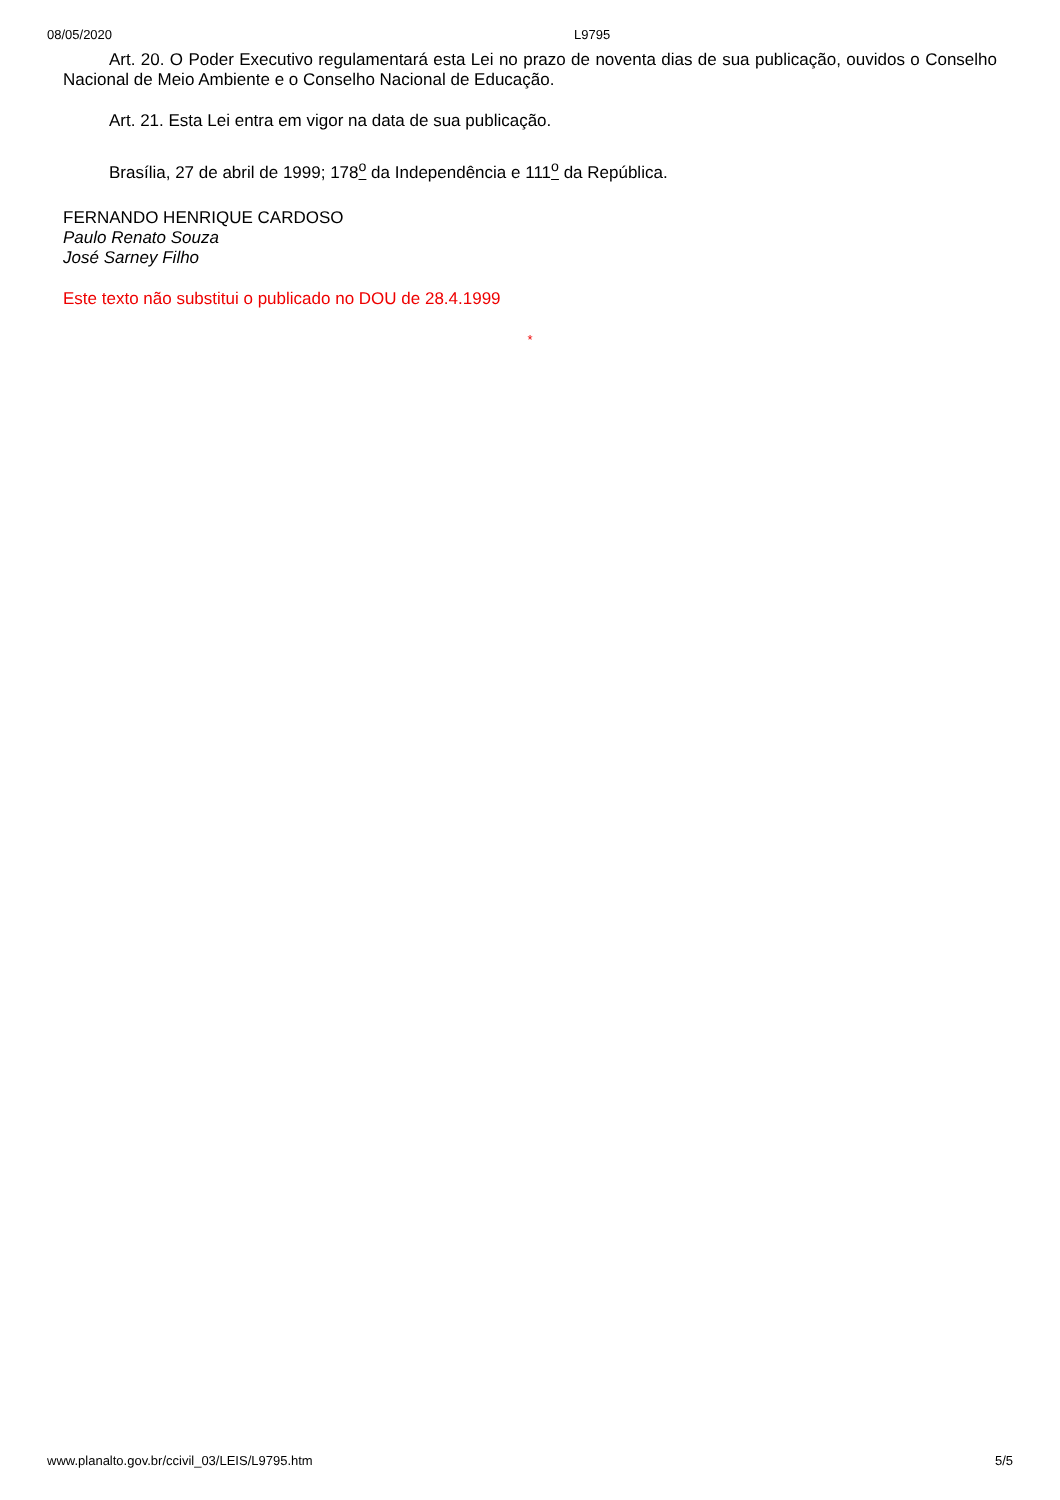08/05/2020 L9795
Art. 20. O Poder Executivo regulamentará esta Lei no prazo de noventa dias de sua publicação, ouvidos o Conselho Nacional de Meio Ambiente e o Conselho Nacional de Educação.
Art. 21. Esta Lei entra em vigor na data de sua publicação.
Brasília, 27 de abril de 1999; 178<sup>o</sup> da Independência e 111<sup>o</sup> da República.
FERNANDO HENRIQUE CARDOSO
Paulo Renato Souza
José Sarney Filho
Este texto não substitui o publicado no DOU de 28.4.1999
*
www.planalto.gov.br/ccivil_03/LEIS/L9795.htm 5/5